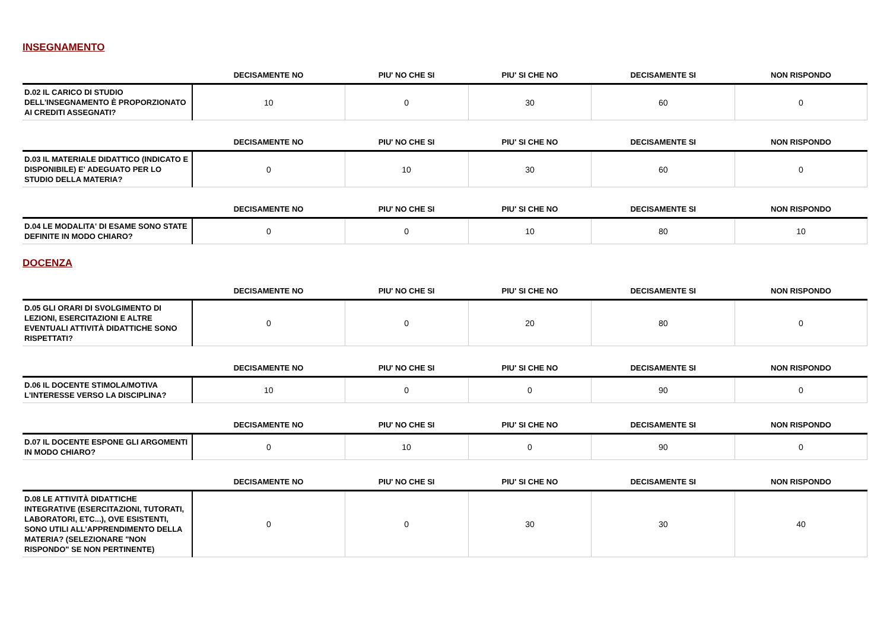INSEGNAMENTO
| | DECISAMENTE NO | PIU' NO CHE SI | PIU' SI CHE NO | DECISAMENTE SI | NON RISPONDO |
| --- | --- | --- | --- | --- | --- |
| D.02 IL CARICO DI STUDIO DELL'INSEGNAMENTO È PROPORZIONATO AI CREDITI ASSEGNATI? | 10 | 0 | 30 | 60 | 0 |
| | DECISAMENTE NO | PIU' NO CHE SI | PIU' SI CHE NO | DECISAMENTE SI | NON RISPONDO |
| --- | --- | --- | --- | --- | --- |
| D.03 IL MATERIALE DIDATTICO (INDICATO E DISPONIBILE) E' ADEGUATO PER LO STUDIO DELLA MATERIA? | 0 | 10 | 30 | 60 | 0 |
| | DECISAMENTE NO | PIU' NO CHE SI | PIU' SI CHE NO | DECISAMENTE SI | NON RISPONDO |
| --- | --- | --- | --- | --- | --- |
| D.04 LE MODALITA' DI ESAME SONO STATE DEFINITE IN MODO CHIARO? | 0 | 0 | 10 | 80 | 10 |
DOCENZA
| | DECISAMENTE NO | PIU' NO CHE SI | PIU' SI CHE NO | DECISAMENTE SI | NON RISPONDO |
| --- | --- | --- | --- | --- | --- |
| D.05 GLI ORARI DI SVOLGIMENTO DI LEZIONI, ESERCITAZIONI E ALTRE EVENTUALI ATTIVITÀ DIDATTICHE SONO RISPETTATI? | 0 | 0 | 20 | 80 | 0 |
| | DECISAMENTE NO | PIU' NO CHE SI | PIU' SI CHE NO | DECISAMENTE SI | NON RISPONDO |
| --- | --- | --- | --- | --- | --- |
| D.06 IL DOCENTE STIMOLA/MOTIVA L'INTERESSE VERSO LA DISCIPLINA? | 10 | 0 | 0 | 90 | 0 |
| | DECISAMENTE NO | PIU' NO CHE SI | PIU' SI CHE NO | DECISAMENTE SI | NON RISPONDO |
| --- | --- | --- | --- | --- | --- |
| D.07 IL DOCENTE ESPONE GLI ARGOMENTI IN MODO CHIARO? | 0 | 10 | 0 | 90 | 0 |
| | DECISAMENTE NO | PIU' NO CHE SI | PIU' SI CHE NO | DECISAMENTE SI | NON RISPONDO |
| --- | --- | --- | --- | --- | --- |
| D.08 LE ATTIVITÀ DIDATTICHE INTEGRATIVE (ESERCITAZIONI, TUTORATI, LABORATORI, ETC...), OVE ESISTENTI, SONO UTILI ALL’APPRENDIMENTO DELLA MATERIA? (SELEZIONARE "NON RISPONDO" SE NON PERTINENTE) | 0 | 0 | 30 | 30 | 40 |